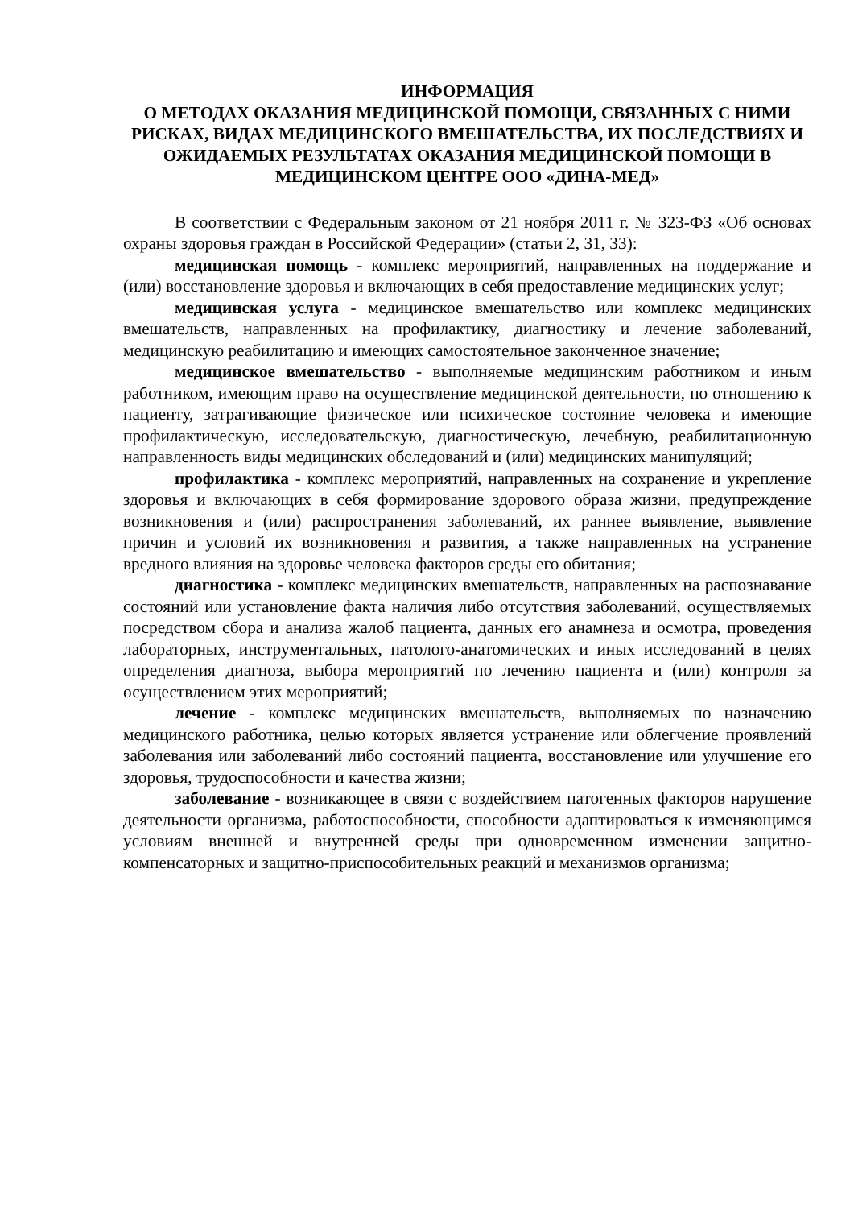ИНФОРМАЦИЯ
О МЕТОДАХ ОКАЗАНИЯ МЕДИЦИНСКОЙ ПОМОЩИ, СВЯЗАННЫХ С НИМИ РИСКАХ, ВИДАХ МЕДИЦИНСКОГО ВМЕШАТЕЛЬСТВА, ИХ ПОСЛЕДСТВИЯХ И ОЖИДАЕМЫХ РЕЗУЛЬТАТАХ ОКАЗАНИЯ МЕДИЦИНСКОЙ ПОМОЩИ В МЕДИЦИНСКОМ ЦЕНТРЕ ООО «ДИНА-МЕД»
В соответствии с Федеральным законом от 21 ноября 2011 г. № 323-ФЗ «Об основах охраны здоровья граждан в Российской Федерации» (статьи 2, 31, 33):
медицинская помощь - комплекс мероприятий, направленных на поддержание и (или) восстановление здоровья и включающих в себя предоставление медицинских услуг;
медицинская услуга - медицинское вмешательство или комплекс медицинских вмешательств, направленных на профилактику, диагностику и лечение заболеваний, медицинскую реабилитацию и имеющих самостоятельное законченное значение;
медицинское вмешательство - выполняемые медицинским работником и иным работником, имеющим право на осуществление медицинской деятельности, по отношению к пациенту, затрагивающие физическое или психическое состояние человека и имеющие профилактическую, исследовательскую, диагностическую, лечебную, реабилитационную направленность виды медицинских обследований и (или) медицинских манипуляций;
профилактика - комплекс мероприятий, направленных на сохранение и укрепление здоровья и включающих в себя формирование здорового образа жизни, предупреждение возникновения и (или) распространения заболеваний, их раннее выявление, выявление причин и условий их возникновения и развития, а также направленных на устранение вредного влияния на здоровье человека факторов среды его обитания;
диагностика - комплекс медицинских вмешательств, направленных на распознавание состояний или установление факта наличия либо отсутствия заболеваний, осуществляемых посредством сбора и анализа жалоб пациента, данных его анамнеза и осмотра, проведения лабораторных, инструментальных, патолого-анатомических и иных исследований в целях определения диагноза, выбора мероприятий по лечению пациента и (или) контроля за осуществлением этих мероприятий;
лечение - комплекс медицинских вмешательств, выполняемых по назначению медицинского работника, целью которых является устранение или облегчение проявлений заболевания или заболеваний либо состояний пациента, восстановление или улучшение его здоровья, трудоспособности и качества жизни;
заболевание - возникающее в связи с воздействием патогенных факторов нарушение деятельности организма, работоспособности, способности адаптироваться к изменяющимся условиям внешней и внутренней среды при одновременном изменении защитно-компенсаторных и защитно-приспособительных реакций и механизмов организма;